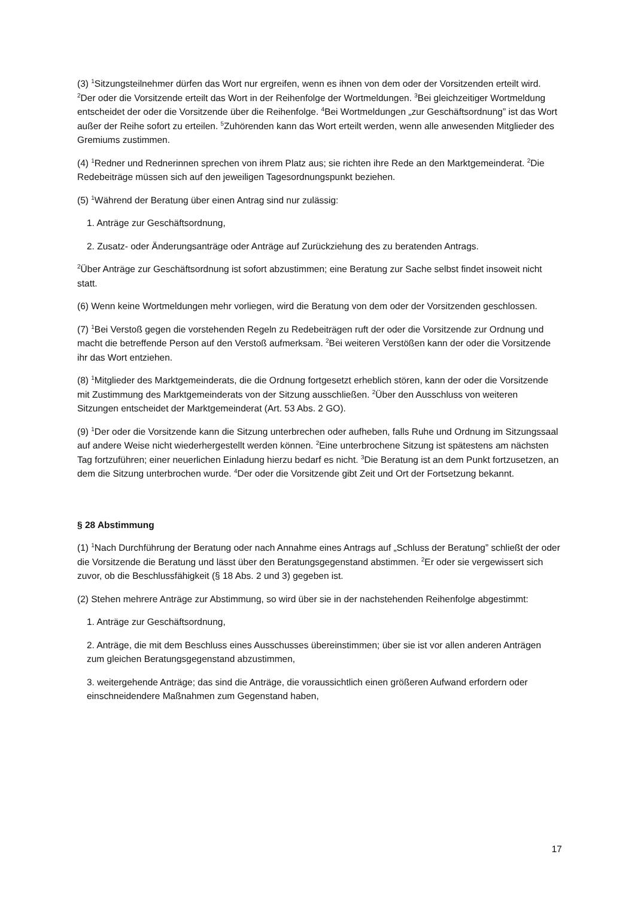(3) <sup>1</sup>Sitzungsteilnehmer dürfen das Wort nur ergreifen, wenn es ihnen von dem oder der Vorsitzenden erteilt wird. <sup>2</sup>Der oder die Vorsitzende erteilt das Wort in der Reihenfolge der Wortmeldungen. <sup>3</sup>Bei gleichzeitiger Wortmeldung entscheidet der oder die Vorsitzende über die Reihenfolge. <sup>4</sup>Bei Wortmeldungen „zur Geschäftsordnung” ist das Wort außer der Reihe sofort zu erteilen. <sup>5</sup>Zuhörenden kann das Wort erteilt werden, wenn alle anwesenden Mitglieder des Gremiums zustimmen.
(4) <sup>1</sup>Redner und Rednerinnen sprechen von ihrem Platz aus; sie richten ihre Rede an den Marktgemeinderat. <sup>2</sup>Die Redebeiträge müssen sich auf den jeweiligen Tagesordnungspunkt beziehen.
(5) <sup>1</sup>Während der Beratung über einen Antrag sind nur zulässig:
1. Anträge zur Geschäftsordnung,
2. Zusatz- oder Änderungsanträge oder Anträge auf Zurückziehung des zu beratenden Antrags.
<sup>2</sup> Über Anträge zur Geschäftsordnung ist sofort abzustimmen; eine Beratung zur Sache selbst findet insoweit nicht statt.
(6) Wenn keine Wortmeldungen mehr vorliegen, wird die Beratung von dem oder der Vorsitzenden geschlossen.
(7) <sup>1</sup>Bei Verstoß gegen die vorstehenden Regeln zu Redebeiträgen ruft der oder die Vorsitzende zur Ordnung und macht die betreffende Person auf den Verstoß aufmerksam. <sup>2</sup>Bei weiteren Verstößen kann der oder die Vorsitzende ihr das Wort entziehen.
(8) <sup>1</sup>Mitglieder des Marktgemeinderats, die die Ordnung fortgesetzt erheblich stören, kann der oder die Vorsitzende mit Zustimmung des Marktgemeinderats von der Sitzung ausschließen. <sup>2</sup>Über den Ausschluss von weiteren Sitzungen entscheidet der Marktgemeinderat (Art. 53 Abs. 2 GO).
(9) <sup>1</sup>Der oder die Vorsitzende kann die Sitzung unterbrechen oder aufheben, falls Ruhe und Ordnung im Sitzungssaal auf andere Weise nicht wiederhergestellt werden können. <sup>2</sup>Eine unterbrochene Sitzung ist spätestens am nächsten Tag fortzuführen; einer neuerlichen Einladung hierzu bedarf es nicht. <sup>3</sup>Die Beratung ist an dem Punkt fortzusetzen, an dem die Sitzung unterbrochen wurde. <sup>4</sup>Der oder die Vorsitzende gibt Zeit und Ort der Fortsetzung bekannt.
§ 28 Abstimmung
(1) <sup>1</sup>Nach Durchführung der Beratung oder nach Annahme eines Antrags auf „Schluss der Beratung” schließt der oder die Vorsitzende die Beratung und lässt über den Beratungsgegenstand abstimmen. <sup>2</sup>Er oder sie vergewissert sich zuvor, ob die Beschlussfähigkeit (§ 18 Abs. 2 und 3) gegeben ist.
(2) Stehen mehrere Anträge zur Abstimmung, so wird über sie in der nachstehenden Reihenfolge abgestimmt:
1. Anträge zur Geschäftsordnung,
2. Anträge, die mit dem Beschluss eines Ausschusses übereinstimmen; über sie ist vor allen anderen Anträgen zum gleichen Beratungsgegenstand abzustimmen,
3. weitergehende Anträge; das sind die Anträge, die voraussichtlich einen größeren Aufwand erfordern oder einschneidendere Maßnahmen zum Gegenstand haben,
17